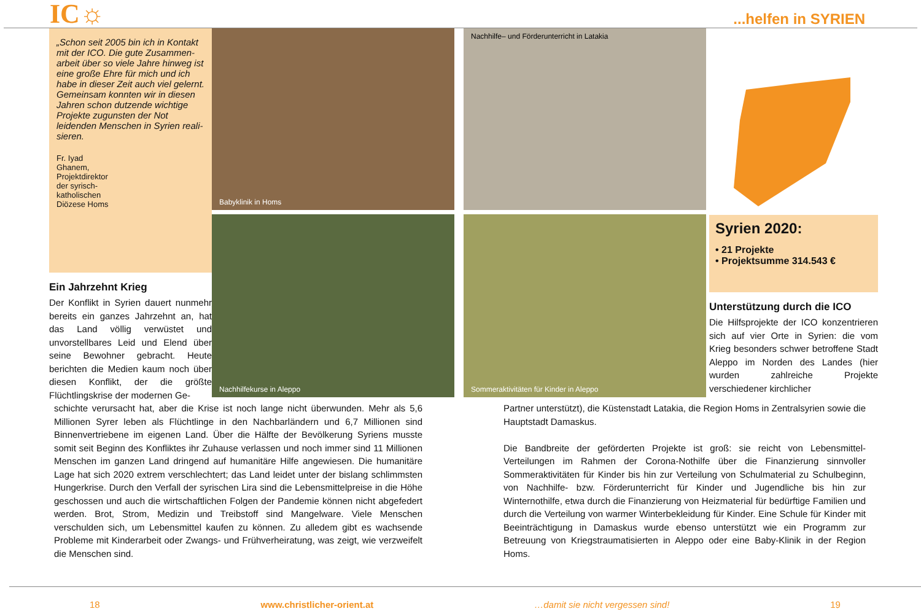IC☼
...helfen in SYRIEN
„Schon seit 2005 bin ich in Kontakt mit der ICO. Die gute Zusammen­arbeit über so viele Jahre hinweg ist eine große Ehre für mich und ich habe in dieser Zeit auch viel gelernt. Gemeinsam konnten wir in diesen Jahren schon dutzende wichtige Projekte zugunsten der Not leidenden Menschen in Syrien reali­sieren.
Fr. Iyad Ghanem, Projektdirektor der syrisch-katholischen Diözese Homs
Ein Jahrzehnt Krieg
Der Konflikt in Syrien dauert nunmehr bereits ein ganzes Jahrzehnt an, hat das Land völlig verwüstet und unvorstellbares Leid und Elend über seine Bewohner gebracht. Heute berichten die Medien kaum noch über diesen Konflikt, der die größte Flüchtlingskrise der modernen Ge-
Babyklinik in Homs
Nachhilfekurse in Aleppo
Nachhilfe– und Förderunterricht in Latakia
Sommeraktivitäten für Kinder in Aleppo
Syrien 2020:
• 21 Projekte
• Projektsumme 314.543 €
Unterstützung durch die ICO
Die Hilfsprojekte der ICO konzentrieren sich auf vier Orte in Syrien: die vom Krieg besonders schwer betroffene Stadt Aleppo im Norden des Landes (hier wurden zahlreiche Projekte verschiedener kirchlicher
schichte verursacht hat, aber die Krise ist noch lange nicht überwunden. Mehr als 5,6 Millionen Syrer leben als Flüchtlinge in den Nachbarländern und 6,7 Millionen sind Binnenvertriebene im eigenen Land. Über die Hälfte der Bevölkerung Syriens musste somit seit Beginn des Konfliktes ihr Zuhause verlassen und noch immer sind 11 Millionen Menschen im ganzen Land dringend auf humanitäre Hilfe angewiesen. Die humanitäre Lage hat sich 2020 extrem verschlechtert; das Land leidet unter der bislang schlimmsten Hungerkrise. Durch den Verfall der syrischen Lira sind die Lebensmittelpreise in die Höhe geschossen und auch die wirtschaftlichen Folgen der Pandemie können nicht abgefedert werden. Brot, Strom, Medizin und Treibstoff sind Mangelware. Viele Menschen verschulden sich, um Lebensmittel kaufen zu können. Zu alledem gibt es wachsende Probleme mit Kinderarbeit oder Zwangs- und Frühverheiratung, was zeigt, wie verzweifelt die Menschen sind.
Partner unterstützt), die Küstenstadt Latakia, die Region Homs in Zentralsyrien sowie die Hauptstadt Damaskus.
Die Bandbreite der geförderten Projekte ist groß: sie reicht von Lebensmittel-Verteilungen im Rahmen der Corona-Nothilfe über die Finanzierung sinnvoller Sommeraktivitäten für Kinder bis hin zur Verteilung von Schulmaterial zu Schulbeginn, von Nachhilfe- bzw. Förderunterricht für Kinder und Jugendliche bis hin zur Winternothilfe, etwa durch die Finanzierung von Heizmaterial für bedürftige Familien und durch die Verteilung von warmer Winterbekleidung für Kinder. Eine Schule für Kinder mit Beeinträchtigung in Damaskus wurde ebenso unterstützt wie ein Programm zur Betreuung von Kriegstraumatisierten in Aleppo oder eine Baby-Klinik in der Region Homs.
18 www.christlicher-orient.at …damit sie nicht vergessen sind! 19